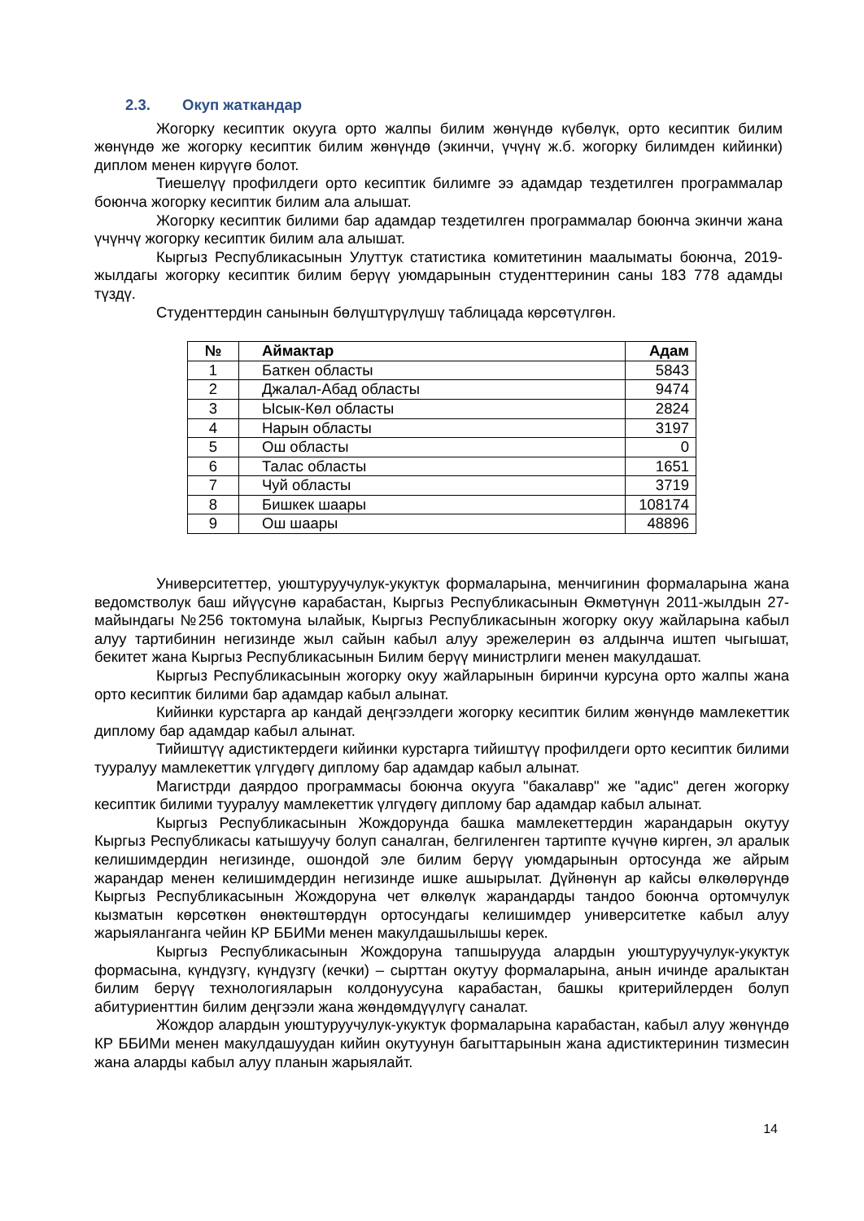2.3. Окуп жаткандар
Жогорку кесиптик окууга орто жалпы билим жөнүндө күбөлүк, орто кесиптик билим жөнүндө же жогорку кесиптик билим жөнүндө (экинчи, үчүнү ж.б. жогорку билимден кийинки) диплом менен кирүүгө болот.
Тиешелүү профилдеги орто кесиптик билимге ээ адамдар тездетилген программалар боюнча жогорку кесиптик билим ала алышат.
Жогорку кесиптик билими бар адамдар тездетилген программалар боюнча экинчи жана үчүнчү жогорку кесиптик билим ала алышат.
Кыргыз Республикасынын Улуттук статистика комитетинин маалыматы боюнча, 2019-жылдагы жогорку кесиптик билим берүү уюмдарынын студенттеринин саны 183 778 адамды түздү.
Студенттердин санынын бөлүштүрүлүшү таблицада көрсөтүлгөн.
| № | Аймактар | Адам |
| --- | --- | --- |
| 1 | Баткен областы | 5843 |
| 2 | Джалал-Абад областы | 9474 |
| 3 | Ысык-Көл областы | 2824 |
| 4 | Нарын областы | 3197 |
| 5 | Ош областы | 0 |
| 6 | Талас областы | 1651 |
| 7 | Чуй областы | 3719 |
| 8 | Бишкек шаары | 108174 |
| 9 | Ош шаары | 48896 |
Университеттер, уюштуруучулук-укуктук формаларына, менчигинин формаларына жана ведомстволук баш ийүүсүнө карабастан, Кыргыз Республикасынын Өкмөтүнүн 2011-жылдын 27-майындагы №256 токтомуна ылайык, Кыргыз Республикасынын жогорку окуу жайларына кабыл алуу тартибинин негизинде жыл сайын кабыл алуу эрежелерин өз алдынча иштеп чыгышат, бекитет жана Кыргыз Республикасынын Билим берүү министрлиги менен макулдашат.
Кыргыз Республикасынын жогорку окуу жайларынын биринчи курсуна орто жалпы жана орто кесиптик билими бар адамдар кабыл алынат.
Кийинки курстарга ар кандай деңгээлдеги жогорку кесиптик билим жөнүндө мамлекеттик диплому бар адамдар кабыл алынат.
Тийиштүү адистиктердеги кийинки курстарга тийиштүү профилдеги орто кесиптик билими тууралуу мамлекеттик үлгүдөгү диплому бар адамдар кабыл алынат.
Магистрди даярдоо программасы боюнча окууга "бакалавр" же "адис" деген жогорку кесиптик билими тууралуу мамлекеттик үлгүдөгү диплому бар адамдар кабыл алынат.
Кыргыз Республикасынын Жождорунда башка мамлекеттердин жарандарын окутуу Кыргыз Республикасы катышуучу болуп саналган, белгиленген тартипте күчүнө кирген, эл аралык келишимдердин негизинде, ошондой эле билим берүү уюмдарынын ортосунда же айрым жарандар менен келишимдердин негизинде ишке ашырылат. Дүйнөнүн ар кайсы өлкөлөрүндө Кыргыз Республикасынын Жождоруна чет өлкөлүк жарандарды тандоо боюнча ортомчулук кызматын көрсөткөн өнөктөштөрдүн ортосундагы келишимдер университетке кабыл алуу жарыяланганга чейин КР ББИМи менен макулдашылышы керек.
Кыргыз Республикасынын Жождоруна тапшырууда алардын уюштуруучулук-укуктук формасына, күндүзгү, күндүзгү (кечки) – сырттан окутуу формаларына, анын ичинде аралыктан билим берүү технологияларын колдонуусуна карабастан, башкы критерийлерден болуп абитуриенттин билим деңгээли жана жөндөмдүүлүгү саналат.
Жождор алардын уюштуруучулук-укуктук формаларына карабастан, кабыл алуу жөнүндө КР ББИМи менен макулдашуудан кийин окутуунун багыттарынын жана адистиктеринин тизмесин жана аларды кабыл алуу планын жарыялайт.
14